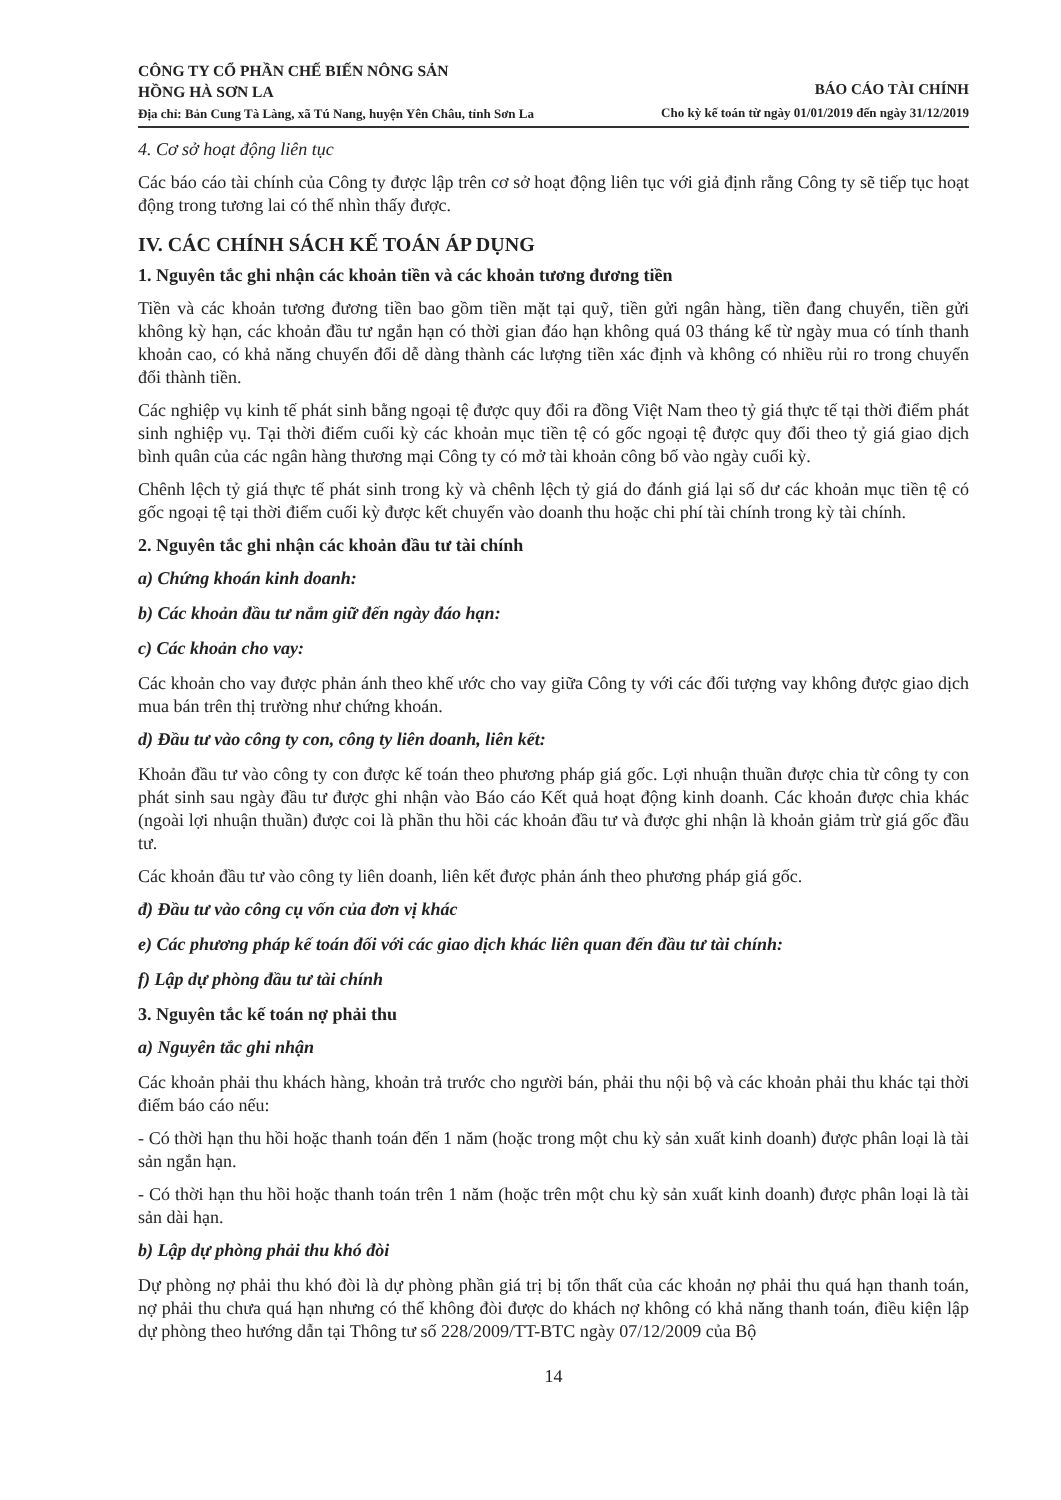CÔNG TY CỔ PHẦN CHẾ BIẾN NÔNG SẢN
HỒNG HÀ SƠN LA
Địa chỉ: Bản Cung Tà Làng, xã Tú Nang, huyện Yên Châu, tỉnh Sơn La
BÁO CÁO TÀI CHÍNH
Cho kỳ kế toán từ ngày 01/01/2019 đến ngày 31/12/2019
4. Cơ sở hoạt động liên tục
Các báo cáo tài chính của Công ty được lập trên cơ sở hoạt động liên tục với giả định rằng Công ty sẽ tiếp tục hoạt động trong tương lai có thể nhìn thấy được.
IV. CÁC CHÍNH SÁCH KẾ TOÁN ÁP DỤNG
1. Nguyên tắc ghi nhận các khoản tiền và các khoản tương đương tiền
Tiền và các khoản tương đương tiền bao gồm tiền mặt tại quỹ, tiền gửi ngân hàng, tiền đang chuyển, tiền gửi không kỳ hạn, các khoản đầu tư ngắn hạn có thời gian đáo hạn không quá 03 tháng kể từ ngày mua có tính thanh khoản cao, có khả năng chuyển đổi dễ dàng thành các lượng tiền xác định và không có nhiều rủi ro trong chuyển đổi thành tiền.
Các nghiệp vụ kinh tế phát sinh bằng ngoại tệ được quy đổi ra đồng Việt Nam theo tỷ giá thực tế tại thời điểm phát sinh nghiệp vụ. Tại thời điểm cuối kỳ các khoản mục tiền tệ có gốc ngoại tệ được quy đổi theo tỷ giá giao dịch bình quân của các ngân hàng thương mại Công ty có mở tài khoản công bố vào ngày cuối kỳ.
Chênh lệch tỷ giá thực tế phát sinh trong kỳ và chênh lệch tỷ giá do đánh giá lại số dư các khoản mục tiền tệ có gốc ngoại tệ tại thời điểm cuối kỳ được kết chuyển vào doanh thu hoặc chi phí tài chính trong kỳ tài chính.
2. Nguyên tắc ghi nhận các khoản đầu tư tài chính
a) Chứng khoán kinh doanh:
b) Các khoản đầu tư nắm giữ đến ngày đáo hạn:
c) Các khoản cho vay:
Các khoản cho vay được phản ánh theo khế ước cho vay giữa Công ty với các đối tượng vay không được giao dịch mua bán trên thị trường như chứng khoán.
d) Đầu tư vào công ty con, công ty liên doanh, liên kết:
Khoản đầu tư vào công ty con được kế toán theo phương pháp giá gốc. Lợi nhuận thuần được chia từ công ty con phát sinh sau ngày đầu tư được ghi nhận vào Báo cáo Kết quả hoạt động kinh doanh. Các khoản được chia khác (ngoài lợi nhuận thuần) được coi là phần thu hồi các khoản đầu tư và được ghi nhận là khoản giảm trừ giá gốc đầu tư.
Các khoản đầu tư vào công ty liên doanh, liên kết được phản ánh theo phương pháp giá gốc.
đ) Đầu tư vào công cụ vốn của đơn vị khác
e) Các phương pháp kế toán đối với các giao dịch khác liên quan đến đầu tư tài chính:
f) Lập dự phòng đầu tư tài chính
3. Nguyên tắc kế toán nợ phải thu
a) Nguyên tắc ghi nhận
Các khoản phải thu khách hàng, khoản trả trước cho người bán, phải thu nội bộ và các khoản phải thu khác tại thời điểm báo cáo nếu:
- Có thời hạn thu hồi hoặc thanh toán đến 1 năm (hoặc trong một chu kỳ sản xuất kinh doanh) được phân loại là tài sản ngắn hạn.
- Có thời hạn thu hồi hoặc thanh toán trên 1 năm (hoặc trên một chu kỳ sản xuất kinh doanh) được phân loại là tài sản dài hạn.
b) Lập dự phòng phải thu khó đòi
Dự phòng nợ phải thu khó đòi là dự phòng phần giá trị bị tổn thất của các khoản nợ phải thu quá hạn thanh toán, nợ phải thu chưa quá hạn nhưng có thể không đòi được do khách nợ không có khả năng thanh toán, điều kiện lập dự phòng theo hướng dẫn tại Thông tư số 228/2009/TT-BTC ngày 07/12/2009 của Bộ
14